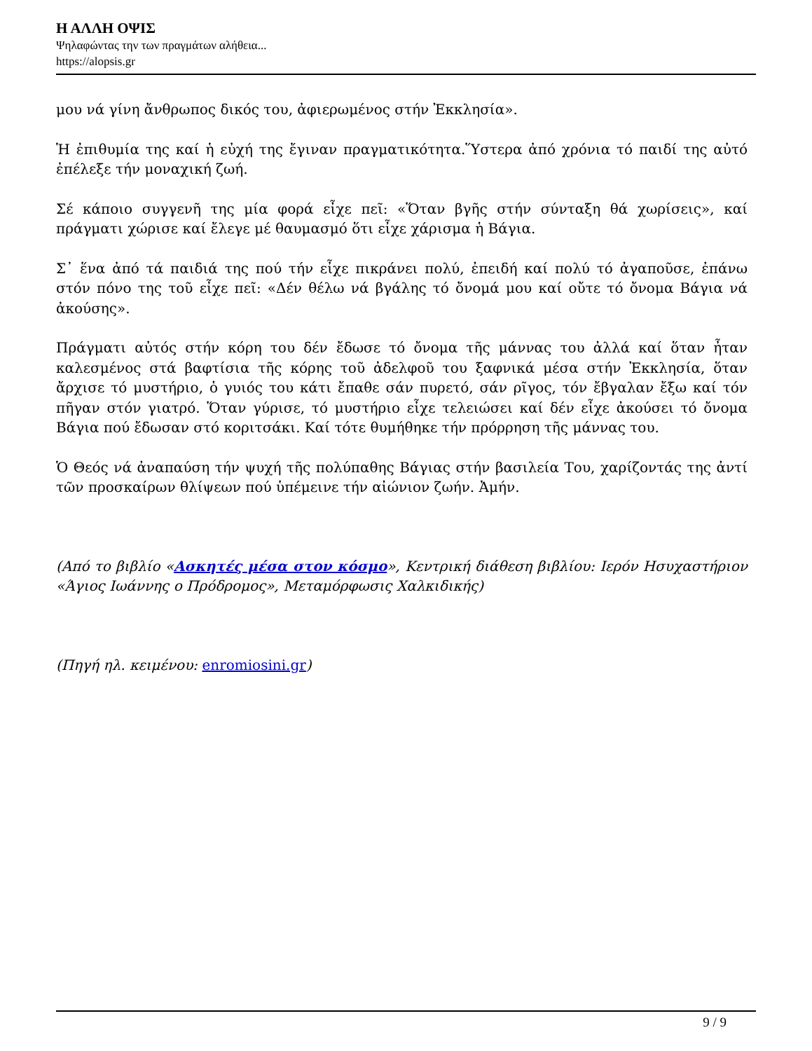Η ΑΛΛΗ ΟΨΙΣ
Ψηλαφώντας την των πραγμάτων αλήθεια...
https://alopsis.gr
μου νά γίνη ἄνθρωπος δικός του, ἀφιερωμένος στήν Ἐκκλησία».
Ἡ ἐπιθυμία της καί ἡ εὐχή της ἔγιναν πραγματικότητα.Ὕστερα ἀπό χρόνια τό παιδί της αὐτό ἐπέλεξε τήν μοναχική ζωή.
Σέ κάποιο συγγενῆ της μία φορά εἶχε πεῖ: «Ὅταν βγῆς στήν σύνταξη θά χωρίσεις», καί πράγματι χώρισε καί ἔλεγε μέ θαυμασμό ὅτι εἶχε χάρισμα ἡ Βάγια.
Σ᾽ ἕνα ἀπό τά παιδιά της πού τήν εἶχε πικράνει πολύ, ἐπειδή καί πολύ τό ἀγαποῦσε, ἐπάνω στόν πόνο της τοῦ εἶχε πεῖ: «Δέν θέλω νά βγάλης τό ὄνομά μου καί οὔτε τό ὄνομα Βάγια νά ἀκούσης».
Πράγματι αὐτός στήν κόρη του δέν ἔδωσε τό ὄνομα τῆς μάννας του ἀλλά καί ὅταν ἦταν καλεσμένος στά βαφτίσια τῆς κόρης τοῦ ἀδελφοῦ του ξαφνικά μέσα στήν Ἐκκλησία, ὅταν ἄρχισε τό μυστήριο, ὁ γυιός του κάτι ἔπαθε σάν πυρετό, σάν ρῖγος, τόν ἔβγαλαν ἔξω καί τόν πῆγαν στόν γιατρό. Ὅταν γύρισε, τό μυστήριο εἶχε τελειώσει καί δέν εἶχε ἀκούσει τό ὄνομα Βάγια πού ἔδωσαν στό κοριτσάκι. Καί τότε θυμήθηκε τήν πρόρρηση τῆς μάννας του.
Ὁ Θεός νά ἀναπαύση τήν ψυχή τῆς πολύπαθης Βάγιας στήν βασιλεία Του, χαρίζοντάς της ἀντί τῶν προσκαίρων θλίψεων πού ὑπέμεινε τήν αἰώνιον ζωήν. Ἀμήν.
(Από το βιβλίο «Ασκητές μέσα στον κόσμο», Κεντρική διάθεση βιβλίου: Ιερόν Ησυχαστήριον «Άγιος Ιωάννης ο Πρόδρομος», Μεταμόρφωσις Χαλκιδικής)
(Πηγή ηλ. κειμένου: enromiosini.gr)
9 / 9